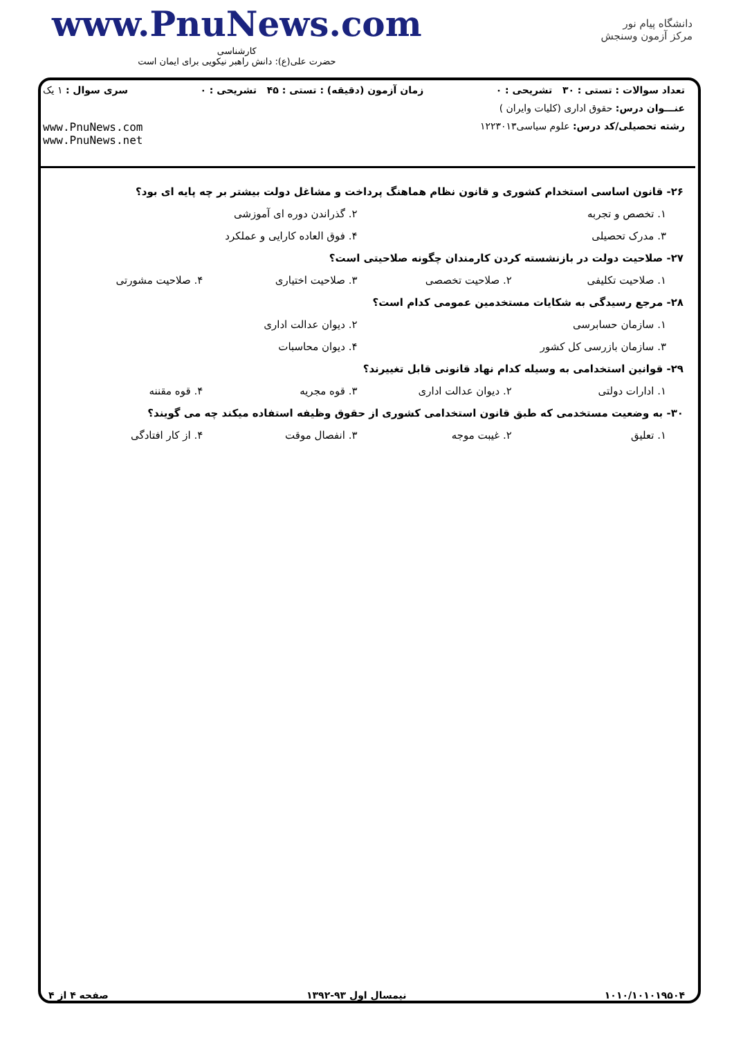www.PnuNews.com
کارشناسی
حضرت علی(ع): دانش راهبر نیکویی برای ایمان است
دانشگاه پیام نور
مرکز آزمون وسنجش
تعداد سوالات : تستی : ۳۰ تشریحی : ۰ زمان آزمون (دقیقه) : تستی : ۴۵ تشریحی : ۰ سری سوال : ۱ یک
عنـــوان درس: حقوق اداری (کلیات وایران )
رشته تحصیلی/کد درس: علوم سیاسی۱۲۲۳۰۱۳
www.PnuNews.com
www.PnuNews.net
۲۶- قانون اساسی استخدام کشوری و قانون نظام هماهنگ پرداخت و مشاغل دولت بیشتر بر چه پایه ای بود؟
۱. تخصص و تجربه ۲. گذراندن دوره ای آموزشی
۳. مدرک تحصیلی ۴. فوق العاده کارایی و عملکرد
۲۷- صلاحیت دولت در بازنشسته کردن کارمندان چگونه صلاحیتی است؟
۱. صلاحیت تکلیفی ۲. صلاحیت تخصصی ۳. صلاحیت اختیاری ۴. صلاحیت مشورتی
۲۸- مرجع رسیدگی به شکایات مستخدمین عمومی کدام است؟
۱. سازمان حسابرسی ۲. دیوان عدالت اداری
۳. سازمان بازرسی کل کشور ۴. دیوان محاسبات
۲۹- قوانین استخدامی به وسیله کدام نهاد قانونی قابل تغییرند؟
۱. ادارات دولتی ۲. دیوان عدالت اداری ۳. قوه مجریه ۴. قوه مقننه
۳۰- به وضعیت مستخدمی که طبق قانون استخدامی کشوری از حقوق وظیفه استفاده میکند چه می گویند؟
۱. تعلیق ۲. غیبت موجه ۳. انفصال موقت ۴. از کار افتادگی
۱۰۱۰/۱۰۱۰۱۹۵۰۴ نیمسال اول ۹۳-۱۳۹۲ صفحه ۴ از ۴